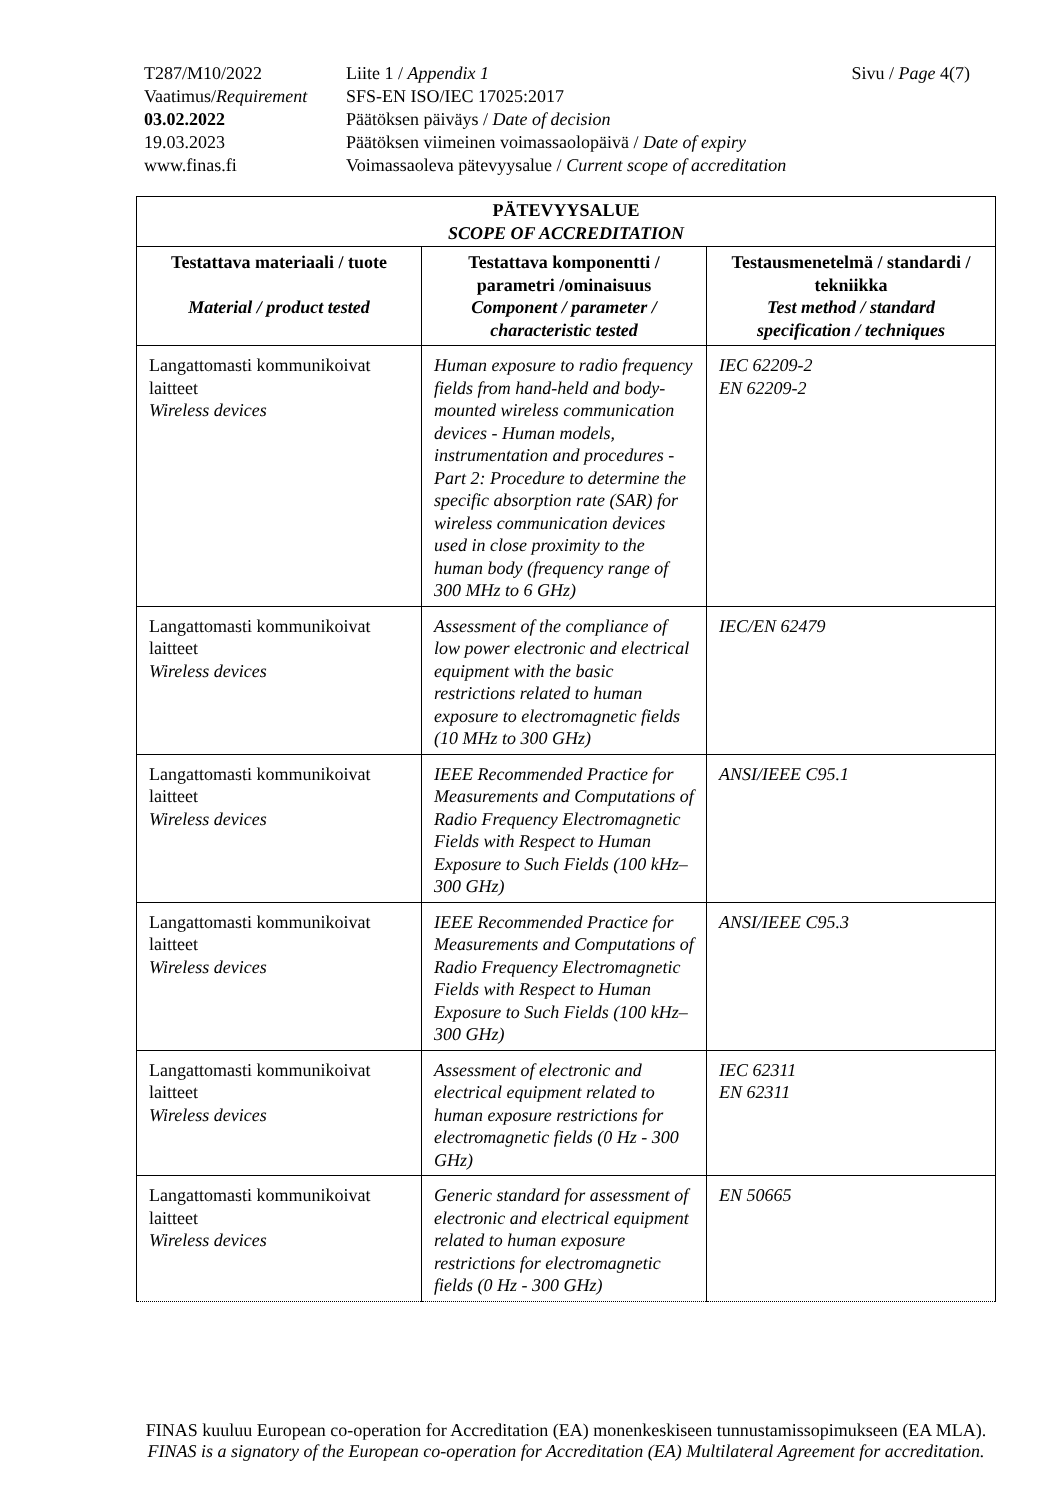T287/M10/2022 Liite 1 / Appendix 1 Sivu / Page 4(7)
Vaatimus/Requirement SFS-EN ISO/IEC 17025:2017
03.02.2022 Päätöksen päiväys / Date of decision
19.03.2023 Päätöksen viimeinen voimassaolopäivä / Date of expiry
www.finas.fi Voimassaoleva pätevyysalue / Current scope of accreditation
| PÄTEVYYSALUE SCOPE OF ACCREDITATION | | |
| --- | --- | --- |
| Testattava materiaali / tuote Material / product tested | Testattava komponentti / parametri /ominaisuus Component / parameter / characteristic tested | Testausmenetelmä / standardi / tekniikka Test method / standard specification / techniques |
| Langattomasti kommunikoivat laitteet Wireless devices | Human exposure to radio frequency fields from hand-held and body-mounted wireless communication devices - Human models, instrumentation and procedures - Part 2: Procedure to determine the specific absorption rate (SAR) for wireless communication devices used in close proximity to the human body (frequency range of 300 MHz to 6 GHz) | IEC 62209-2 EN 62209-2 |
| Langattomasti kommunikoivat laitteet Wireless devices | Assessment of the compliance of low power electronic and electrical equipment with the basic restrictions related to human exposure to electromagnetic fields (10 MHz to 300 GHz) | IEC/EN 62479 |
| Langattomasti kommunikoivat laitteet Wireless devices | IEEE Recommended Practice for Measurements and Computations of Radio Frequency Electromagnetic Fields with Respect to Human Exposure to Such Fields (100 kHz–300 GHz) | ANSI/IEEE C95.1 |
| Langattomasti kommunikoivat laitteet Wireless devices | IEEE Recommended Practice for Measurements and Computations of Radio Frequency Electromagnetic Fields with Respect to Human Exposure to Such Fields (100 kHz–300 GHz) | ANSI/IEEE C95.3 |
| Langattomasti kommunikoivat laitteet Wireless devices | Assessment of electronic and electrical equipment related to human exposure restrictions for electromagnetic fields (0 Hz - 300 GHz) | IEC 62311 EN 62311 |
| Langattomasti kommunikoivat laitteet Wireless devices | Generic standard for assessment of electronic and electrical equipment related to human exposure restrictions for electromagnetic fields (0 Hz - 300 GHz) | EN 50665 |
FINAS kuuluu European co-operation for Accreditation (EA) monenkeskiseen tunnustamissopimukseen (EA MLA).
FINAS is a signatory of the European co-operation for Accreditation (EA) Multilateral Agreement for accreditation.